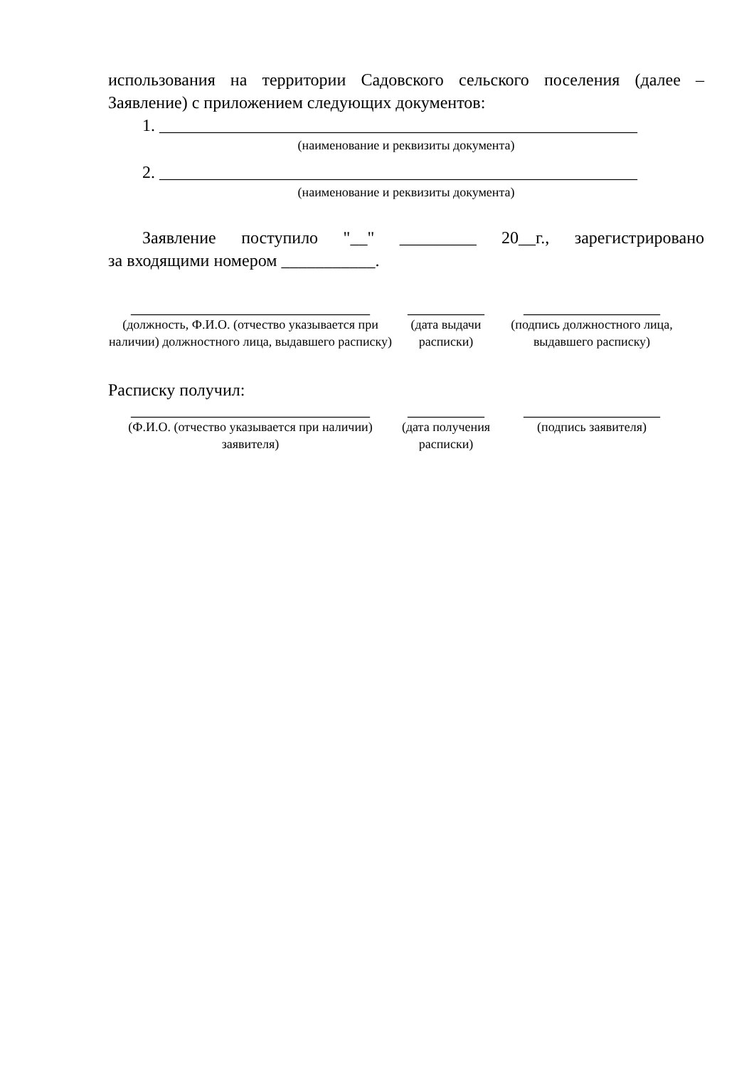использования на территории Садовского сельского поселения (далее –
Заявление) с приложением следующих документов:
1. ________________________________________________________
(наименование и реквизиты документа)
2. ________________________________________________________
(наименование и реквизиты документа)
Заявление поступило "__" _________ 20__г., зарегистрировано
за входящими номером ___________.
____________________________
_________ ________________
(должность, Ф.И.О. (отчество указывается при наличии) должностного лица, выдавшего расписку)
(дата выдачи расписки)
(подпись должностного лица, выдавшего расписку)
Расписку получил:
____________________________
_________ ________________
(Ф.И.О. (отчество указывается при наличии) заявителя)
(дата получения расписки)
(подпись заявителя)